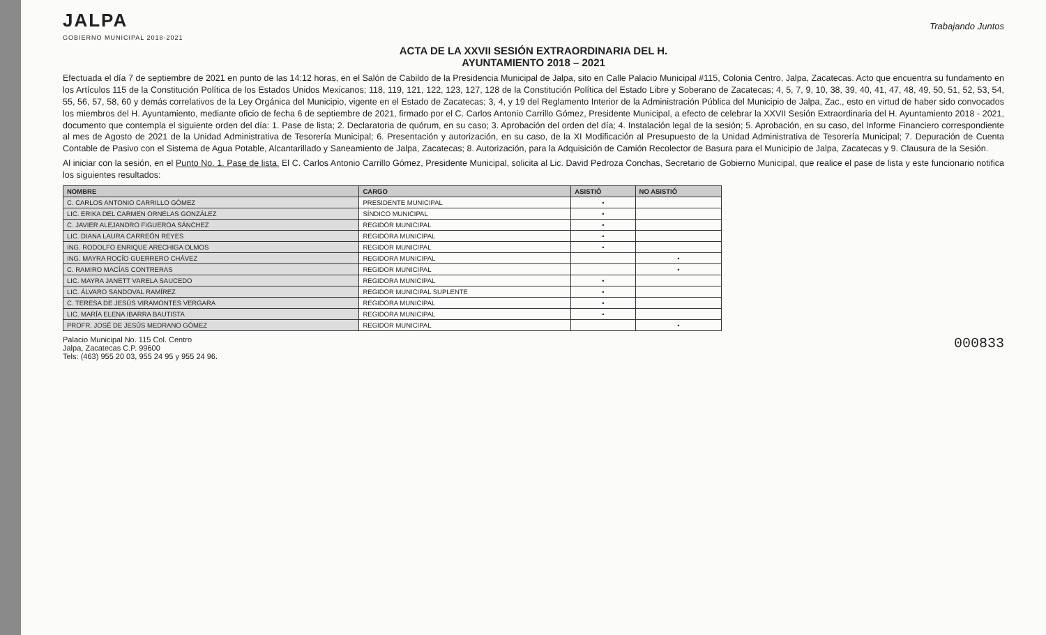JALPA
GOBIERNO MUNICIPAL 2018-2021
Trabajando Juntos
ACTA DE LA XXVII SESIÓN EXTRAORDINARIA DEL H.
AYUNTAMIENTO 2018 – 2021
Efectuada el día 7 de septiembre de 2021 en punto de las 14:12 horas, en el Salón de Cabildo de la Presidencia Municipal de Jalpa, sito en Calle Palacio Municipal #115, Colonia Centro, Jalpa, Zacatecas. Acto que encuentra su fundamento en los Artículos 115 de la Constitución Política de los Estados Unidos Mexicanos; 118, 119, 121, 122, 123, 127, 128 de la Constitución Política del Estado Libre y Soberano de Zacatecas; 4, 5, 7, 9, 10, 38, 39, 40, 41, 47, 48, 49, 50, 51, 52, 53, 54, 55, 56, 57, 58, 60 y demás correlativos de la Ley Orgánica del Municipio, vigente en el Estado de Zacatecas; 3, 4, y 19 del Reglamento Interior de la Administración Pública del Municipio de Jalpa, Zac., esto en virtud de haber sido convocados los miembros del H. Ayuntamiento, mediante oficio de fecha 6 de septiembre de 2021, firmado por el C. Carlos Antonio Carrillo Gómez, Presidente Municipal, a efecto de celebrar la XXVII Sesión Extraordinaria del H. Ayuntamiento 2018 - 2021, documento que contempla el siguiente orden del día: 1. Pase de lista; 2. Declaratoria de quórum, en su caso; 3. Aprobación del orden del día; 4. Instalación legal de la sesión; 5. Aprobación, en su caso, del Informe Financiero correspondiente al mes de Agosto de 2021 de la Unidad Administrativa de Tesorería Municipal; 6. Presentación y autorización, en su caso, de la XI Modificación al Presupuesto de la Unidad Administrativa de Tesorería Municipal; 7. Depuración de Cuenta Contable de Pasivo con el Sistema de Agua Potable, Alcantarillado y Saneamiento de Jalpa, Zacatecas; 8. Autorización, para la Adquisición de Camión Recolector de Basura para el Municipio de Jalpa, Zacatecas y 9. Clausura de la Sesión.
Al iniciar con la sesión, en el Punto No. 1. Pase de lista. El C. Carlos Antonio Carrillo Gómez, Presidente Municipal, solicita al Lic. David Pedroza Conchas, Secretario de Gobierno Municipal, que realice el pase de lista y este funcionario notifica los siguientes resultados:
| NOMBRE | CARGO | ASISTIÓ | NO ASISTIÓ |
| --- | --- | --- | --- |
| C. CARLOS ANTONIO CARRILLO GÓMEZ | PRESIDENTE MUNICIPAL | • | |
| LIC. ERIKA DEL CARMEN ORNELAS GONZÁLEZ | SÍNDICO MUNICIPAL | • | |
| C. JAVIER ALEJANDRO FIGUEROA SÁNCHEZ | REGIDOR MUNICIPAL | • | |
| LIC. DIANA LAURA CARREÓN REYES | REGIDORA MUNICIPAL | • | |
| ING. RODOLFO ENRIQUE ARECHIGA OLMOS | REGIDOR MUNICIPAL | • | |
| ING. MAYRA ROCÍO GUERRERO CHÁVEZ | REGIDORA MUNICIPAL | | • |
| C. RAMIRO MACÍAS CONTRERAS | REGIDOR MUNICIPAL | | • |
| LIC. MAYRA JANETT VARELA SAUCEDO | REGIDORA MUNICIPAL | • | |
| LIC. ÁLVARO SANDOVAL RAMÍREZ | REGIDOR MUNICIPAL SUPLENTE | • | |
| C. TERESA DE JESÚS VIRAMONTES VERGARA | REGIDORA MUNICIPAL | • | |
| LIC. MARÍA ELENA IBARRA BAUTISTA | REGIDORA MUNICIPAL | • | |
| PROFR. JOSÉ DE JESÚS MEDRANO GÓMEZ | REGIDOR MUNICIPAL | | • |
Palacio Municipal No. 115 Col. Centro
Jalpa, Zacatecas C.P. 99600
Tels: (463) 955 20 03, 955 24 95 y 955 24 96.
000833